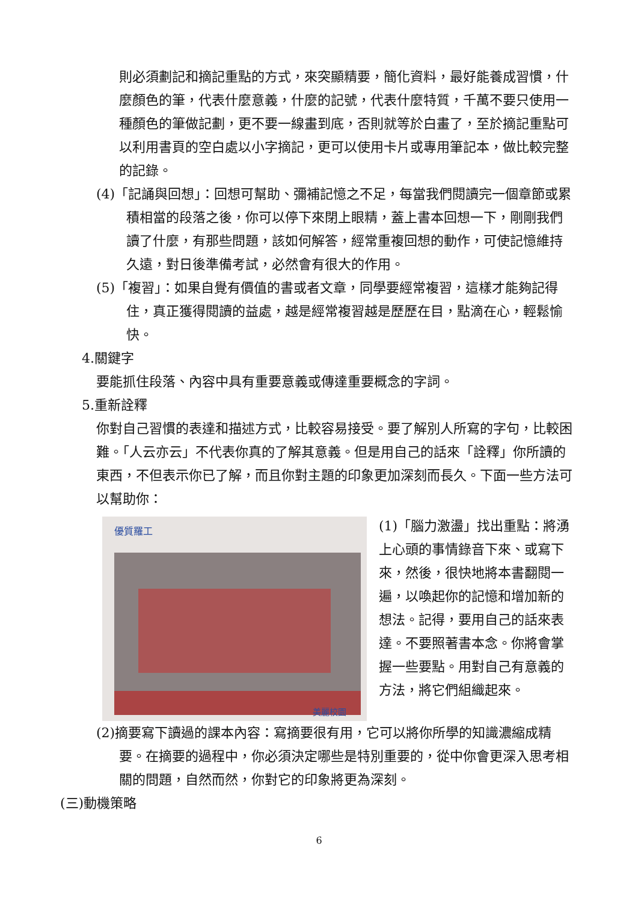則必須劃記和摘記重點的方式，來突顯精要，簡化資料，最好能養成習慣，什麼顏色的筆，代表什麼意義，什麼的記號，代表什麼特質，千萬不要只使用一種顏色的筆做記劃，更不要一線畫到底，否則就等於白畫了，至於摘記重點可以利用書頁的空白處以小字摘記，更可以使用卡片或專用筆記本，做比較完整的記錄。
(4)「記誦與回想」：回想可幫助、彌補記憶之不足，每當我們閱讀完一個章節或累積相當的段落之後，你可以停下來閉上眼精，蓋上書本回想一下，剛剛我們讀了什麼，有那些問題，該如何解答，經常重複回想的動作，可使記憶維持久遠，對日後準備考試，必然會有很大的作用。
(5)「複習」：如果自覺有價值的書或者文章，同學要經常複習，這樣才能夠記得住，真正獲得閱讀的益處，越是經常複習越是歷歷在目，點滴在心，輕鬆愉快。
4.關鍵字
要能抓住段落、內容中具有重要意義或傳達重要概念的字詞。
5.重新詮釋
你對自己習慣的表達和描述方式，比較容易接受。要了解別人所寫的字句，比較困難。「人云亦云」不代表你真的了解其意義。但是用自己的話來「詮釋」你所讀的東西，不但表示你已了解，而且你對主題的印象更加深刻而長久。下面一些方法可以幫助你：
優質羅工
美麗校園
(1)「腦力激盪」找出重點：將湧上心頭的事情錄音下來、或寫下來，然後，很快地將本書翻閱一遍，以喚起你的記憶和增加新的想法。記得，要用自己的話來表達。不要照著書本念。你將會掌握一些要點。用對自己有意義的方法，將它們組織起來。
(2)摘要寫下讀過的課本內容：寫摘要很有用，它可以將你所學的知識濃縮成精要。在摘要的過程中，你必須決定哪些是特別重要的，從中你會更深入思考相關的問題，自然而然，你對它的印象將更為深刻。
(三)動機策略
6